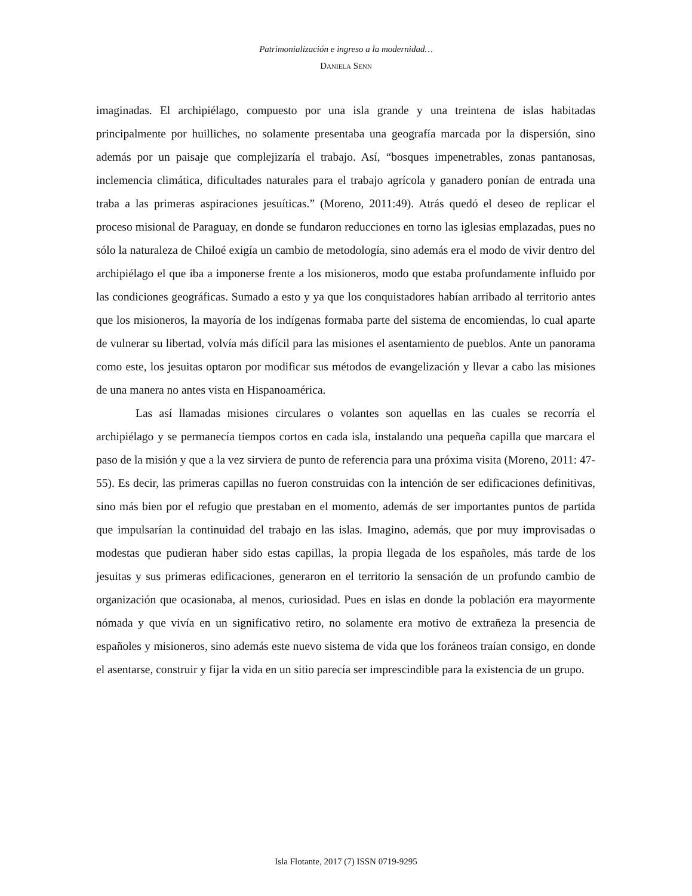Patrimonialización e ingreso a la modernidad…
DANIELA SENN
imaginadas. El archipiélago, compuesto por una isla grande y una treintena de islas habitadas principalmente por huilliches, no solamente presentaba una geografía marcada por la dispersión, sino además por un paisaje que complejizaría el trabajo. Así, “bosques impenetrables, zonas pantanosas, inclemencia climática, dificultades naturales para el trabajo agrícola y ganadero ponían de entrada una traba a las primeras aspiraciones jesuíticas.” (Moreno, 2011:49). Atrás quedó el deseo de replicar el proceso misional de Paraguay, en donde se fundaron reducciones en torno las iglesias emplazadas, pues no sólo la naturaleza de Chiloé exigía un cambio de metodología, sino además era el modo de vivir dentro del archipiélago el que iba a imponerse frente a los misioneros, modo que estaba profundamente influido por las condiciones geográficas. Sumado a esto y ya que los conquistadores habían arribado al territorio antes que los misioneros, la mayoría de los indígenas formaba parte del sistema de encomiendas, lo cual aparte de vulnerar su libertad, volvía más difícil para las misiones el asentamiento de pueblos. Ante un panorama como este, los jesuitas optaron por modificar sus métodos de evangelización y llevar a cabo las misiones de una manera no antes vista en Hispanoamérica.
Las así llamadas misiones circulares o volantes son aquellas en las cuales se recorría el archipiélago y se permanecía tiempos cortos en cada isla, instalando una pequeña capilla que marcara el paso de la misión y que a la vez sirviera de punto de referencia para una próxima visita (Moreno, 2011: 47-55). Es decir, las primeras capillas no fueron construidas con la intención de ser edificaciones definitivas, sino más bien por el refugio que prestaban en el momento, además de ser importantes puntos de partida que impulsarían la continuidad del trabajo en las islas. Imagino, además, que por muy improvisadas o modestas que pudieran haber sido estas capillas, la propia llegada de los españoles, más tarde de los jesuitas y sus primeras edificaciones, generaron en el territorio la sensación de un profundo cambio de organización que ocasionaba, al menos, curiosidad. Pues en islas en donde la población era mayormente nómada y que vivía en un significativo retiro, no solamente era motivo de extrañeza la presencia de españoles y misioneros, sino además este nuevo sistema de vida que los foráneos traían consigo, en donde el asentarse, construir y fijar la vida en un sitio parecía ser imprescindible para la existencia de un grupo.
Isla Flotante, 2017 (7) ISSN 0719-9295